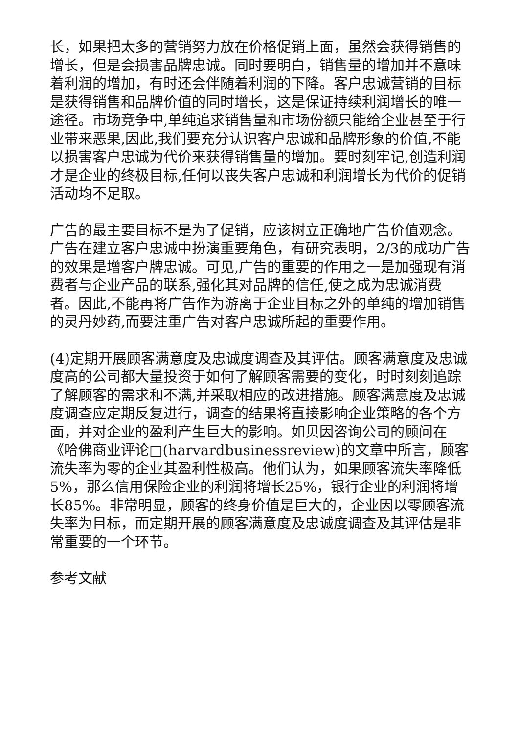长，如果把太多的营销努力放在价格促销上面，虽然会获得销售的增长，但是会损害品牌忠诚。同时要明白，销售量的增加并不意味着利润的增加，有时还会伴随着利润的下降。客户忠诚营销的目标是获得销售和品牌价值的同时增长，这是保证持续利润增长的唯一途径。市场竞争中,单纯追求销售量和市场份额只能给企业甚至于行业带来恶果,因此,我们要充分认识客户忠诚和品牌形象的价值,不能以损害客户忠诚为代价来获得销售量的增加。要时刻牢记,创造利润才是企业的终极目标,任何以丧失客户忠诚和利润增长为代价的促销活动均不足取。
广告的最主要目标不是为了促销，应该树立正确地广告价值观念。广告在建立客户忠诚中扮演重要角色，有研究表明，2/3的成功广告的效果是增客户牌忠诚。可见,广告的重要的作用之一是加强现有消费者与企业产品的联系,强化其对品牌的信任,使之成为忠诚消费者。因此,不能再将广告作为游离于企业目标之外的单纯的增加销售的灵丹妙药,而要注重广告对客户忠诚所起的重要作用。
(4)定期开展顾客满意度及忠诚度调查及其评估。顾客满意度及忠诚度高的公司都大量投资于如何了解顾客需要的变化，时时刻刻追踪了解顾客的需求和不满,并采取相应的改进措施。顾客满意度及忠诚度调查应定期反复进行，调查的结果将直接影响企业策略的各个方面，并对企业的盈利产生巨大的影响。如贝因咨询公司的顾问在《哈佛商业评论□(harvardbusinessreview)的文章中所言，顾客流失率为零的企业其盈利性极高。他们认为，如果顾客流失率降低5%，那么信用保险企业的利润将增长25%，银行企业的利润将增长85%。非常明显，顾客的终身价值是巨大的，企业因以零顾客流失率为目标，而定期开展的顾客满意度及忠诚度调查及其评估是非常重要的一个环节。
参考文献